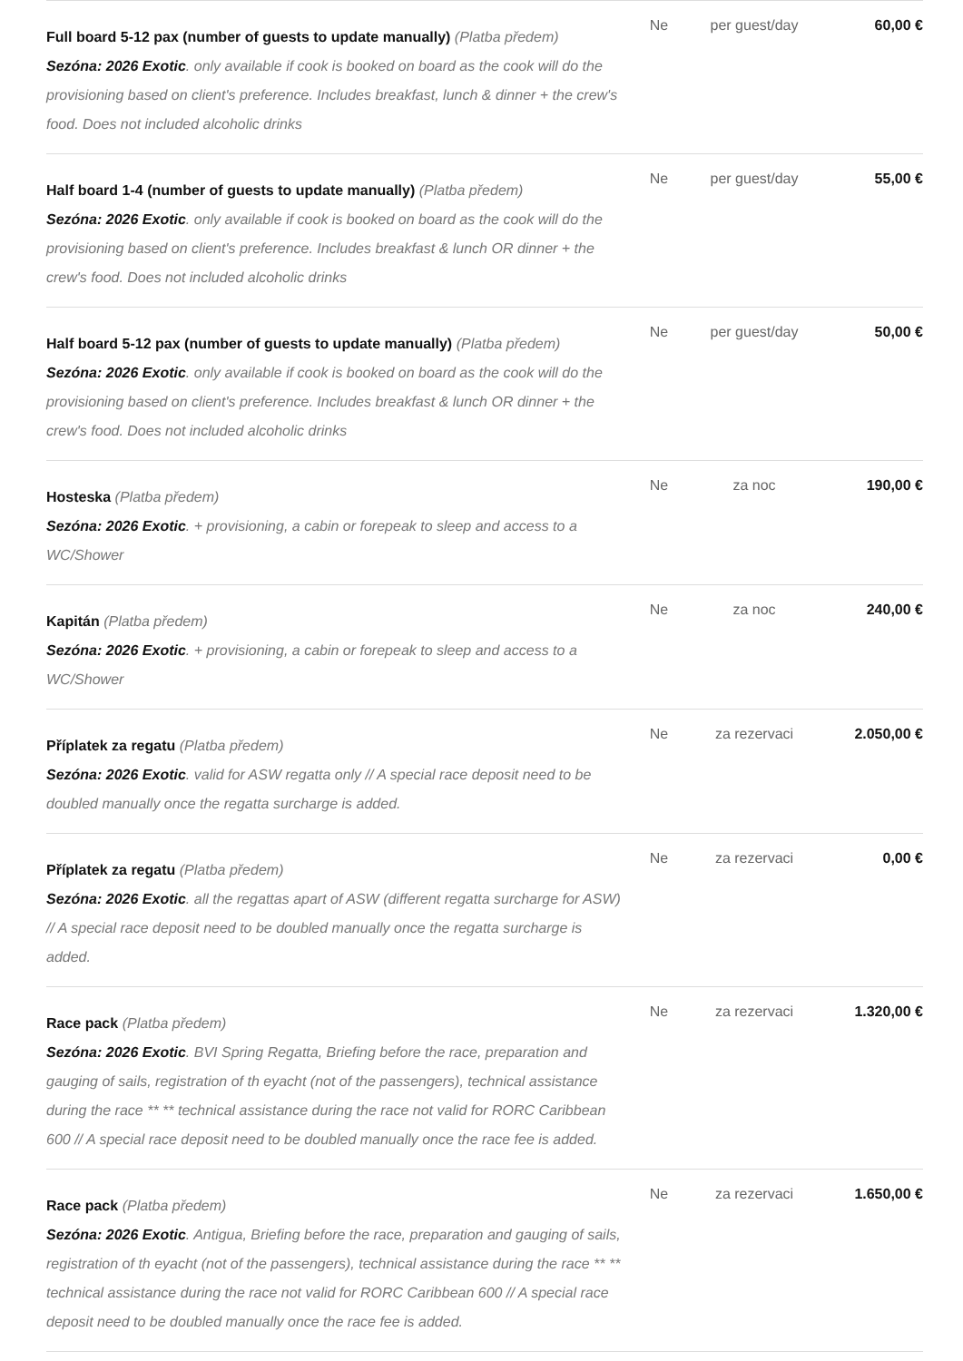| Full board 5-12 pax (number of guests to update manually) (Platba předem) Sezóna: 2026 Exotic . only available if cook is booked on board as the cook will do the provisioning based on client's preference. Includes breakfast, lunch & dinner + the crew's food. Does not included alcoholic drinks | Ne | per guest/day | 60,00 € |
| Half board 1-4 (number of guests to update manually) (Platba předem) Sezóna: 2026 Exotic . only available if cook is booked on board as the cook will do the provisioning based on client's preference. Includes breakfast & lunch OR dinner + the crew's food. Does not included alcoholic drinks | Ne | per guest/day | 55,00 € |
| Half board 5-12 pax (number of guests to update manually) (Platba předem) Sezóna: 2026 Exotic . only available if cook is booked on board as the cook will do the provisioning based on client's preference. Includes breakfast & lunch OR dinner + the crew's food. Does not included alcoholic drinks | Ne | per guest/day | 50,00 € |
| Hosteska (Platba předem) Sezóna: 2026 Exotic . + provisioning, a cabin or forepeak to sleep and access to a WC/Shower | Ne | za noc | 190,00 € |
| Kapitán (Platba předem) Sezóna: 2026 Exotic . + provisioning, a cabin or forepeak to sleep and access to a WC/Shower | Ne | za noc | 240,00 € |
| Příplatek za regatu (Platba předem) Sezóna: 2026 Exotic . valid for ASW regatta only // A special race deposit need to be doubled manually once the regatta surcharge is added. | Ne | za rezervaci | 2.050,00 € |
| Příplatek za regatu (Platba předem) Sezóna: 2026 Exotic . all the regattas apart of ASW (different regatta surcharge for ASW) // A special race deposit need to be doubled manually once the regatta surcharge is added. | Ne | za rezervaci | 0,00 € |
| Race pack (Platba předem) Sezóna: 2026 Exotic . BVI Spring Regatta, Briefing before the race, preparation and gauging of sails, registration of th eyacht (not of the passengers), technical assistance during the race ** ** technical assistance during the race not valid for RORC Caribbean 600 // A special race deposit need to be doubled manually once the race fee is added. | Ne | za rezervaci | 1.320,00 € |
| Race pack (Platba předem) Sezóna: 2026 Exotic . Antigua, Briefing before the race, preparation and gauging of sails, registration of th eyacht (not of the passengers), technical assistance during the race ** ** technical assistance during the race not valid for RORC Caribbean 600 // A special race deposit need to be doubled manually once the race fee is added. | Ne | za rezervaci | 1.650,00 € |